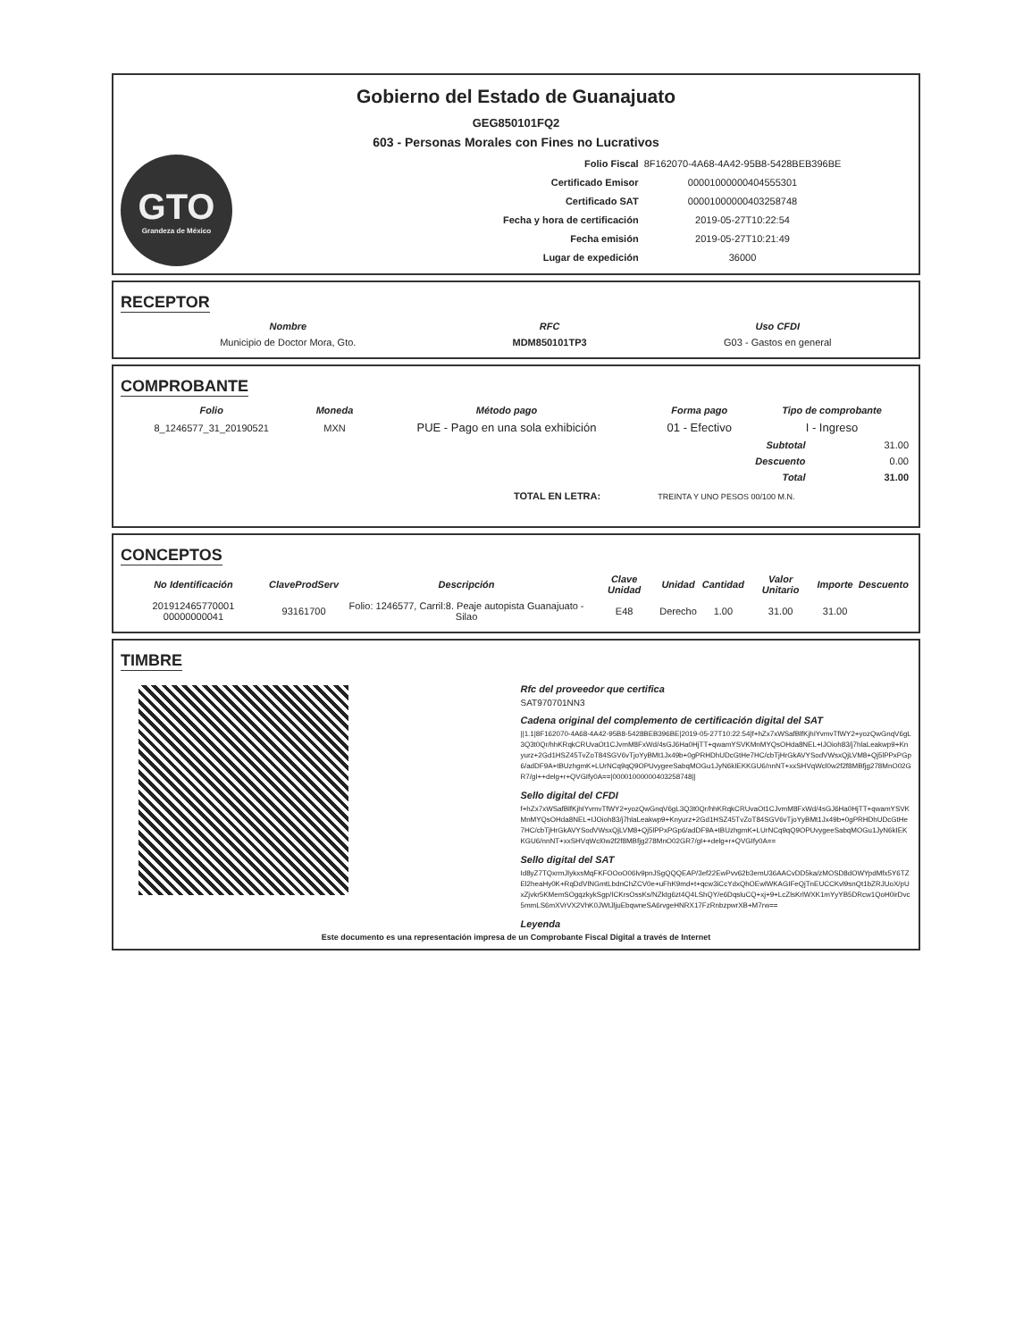Gobierno del Estado de Guanajuato
GEG850101FQ2
603 - Personas Morales con Fines no Lucrativos
GTO
Grandeza de México
| Folio Fiscal | 8F162070-4A68-4A42-95B8-5428BEB396BE |
| Certificado Emisor | 00001000000404555301 |
| Certificado SAT | 00001000000403258748 |
| Fecha y hora de certificación | 2019-05-27T10:22:54 |
| Fecha emisión | 2019-05-27T10:21:49 |
| Lugar de expedición | 36000 |
RECEPTOR
| Nombre | RFC | Uso CFDI |
| --- | --- | --- |
| Municipio de Doctor Mora, Gto. | MDM850101TP3 | G03 - Gastos en general |
COMPROBANTE
| Folio | Moneda | Método pago | Forma pago | Tipo de comprobante |
| --- | --- | --- | --- | --- |
| 8_1246577_31_20190521 | MXN | PUE - Pago en una sola exhibición | 01 - Efectivo | I - Ingreso |
| Subtotal | 31.00 |
| Descuento | 0.00 |
| Total | 31.00 |
TOTAL EN LETRA: TREINTA Y UNO PESOS 00/100 M.N.
CONCEPTOS
| No Identificación | ClaveProdServ | Descripción | Clave Unidad | Unidad | Cantidad | Valor Unitario | Importe | Descuento |
| --- | --- | --- | --- | --- | --- | --- | --- | --- |
| 201912465770001 00000000041 | 93161700 | Folio: 1246577, Carril:8. Peaje autopista Guanajuato - Silao | E48 | Derecho | 1.00 | 31.00 | 31.00 | |
TIMBRE
Rfc del proveedor que certifica
SAT970701NN3
Cadena original del complemento de certificación digital del SAT
||1.1|8F162070-4A68-4A42-95B8-5428BEB396BE|2019-05-27T10:22:54|f+hZx7xWSafBlfKjhIYvmvTfWY2+yozQwGnqV6gL3Q3t0Qr/hhKRqkCRUvaOt1CJvmM8FxWd/4sGJ6Ha0HjTT+qwamYSVKMnMYQsOHda8NEL+IJOioh83/j7hlaLeakwp9+Knyurz+2Gd1HSZ45TvZoT84SGV6vTjoYyBMt1Jx49b+0gPRHDhUDcGtHe7HC/cbTjHrGkAVYSodVWsxQjLVM8+Qj5lPPxPGp6/adDF9A+tBUzhgmK+LUrNCq9qQ9OPUvygeeSabqMOGu1JyN6kIEKKGU6/nnNT+xxSHVqWcl0w2f2f8MBfjg278MnO02GR7/gI++delg+r+QVGIfy0A==|00001000000403258748||
Sello digital del CFDI
f+hZx7xWSafBlfKjhIYvmvTfWY2+yozQwGnqV6gL3Q3t0Qr/hhKRqkCRUvaOt1CJvmM8FxWd/4sGJ6Ha0HjTT+qwamYSVKMnMYQsOHda8NEL+IJOioh83/j7hlaLeakwp9+Knyurz+2Gd1HSZ45TvZoT84SGV6vTjoYyBMt1Jx49b+0gPRHDhUDcGtHe7HC/cbTjHrGkAVYSodVWsxQjLVM8+Qj5lPPxPGp6/adDF9A+tBUzhgmK+LUrNCq9qQ9OPUvygeeSabqMOGu1JyN6kIEKKGU6/nnNT+xxSHVqWcl0w2f2f8MBfjg278MnO02GR7/gI++delg+r+QVGIfy0A==
Sello digital del SAT
Id8yZ7TQxrmJlykxsMqFKFOOoO06lv9pnJSgQQQEAP/3ef22EwPvv62b3emU36AACvDD5ka/zMOSD8dOWYpdMfx5Y6TZEl2heaHy0K+RqDdVlNGmtLbdnChZCV0e+uFhK9md+t+qcw3iCcYdxQhOEwlWKAGIFeQjTnEUCCKvl9snQt1bZRJUoX/pUxZjvkr5KMemSOgqzkykSgp/ICKrsOssKs/NZktg6zt4Q4LShQY/e6DqsluCQ+xj+9+LcZlsKrlWXK1mYyYB5DRcw1QoH0irDvc5mmLS6mXVrVX2VhK0JWtJljuEbqwneSA6rvgeHNRX17FzRnbzpwrXB+M7rw==
Leyenda
Este documento es una representación impresa de un Comprobante Fiscal Digital a través de Internet